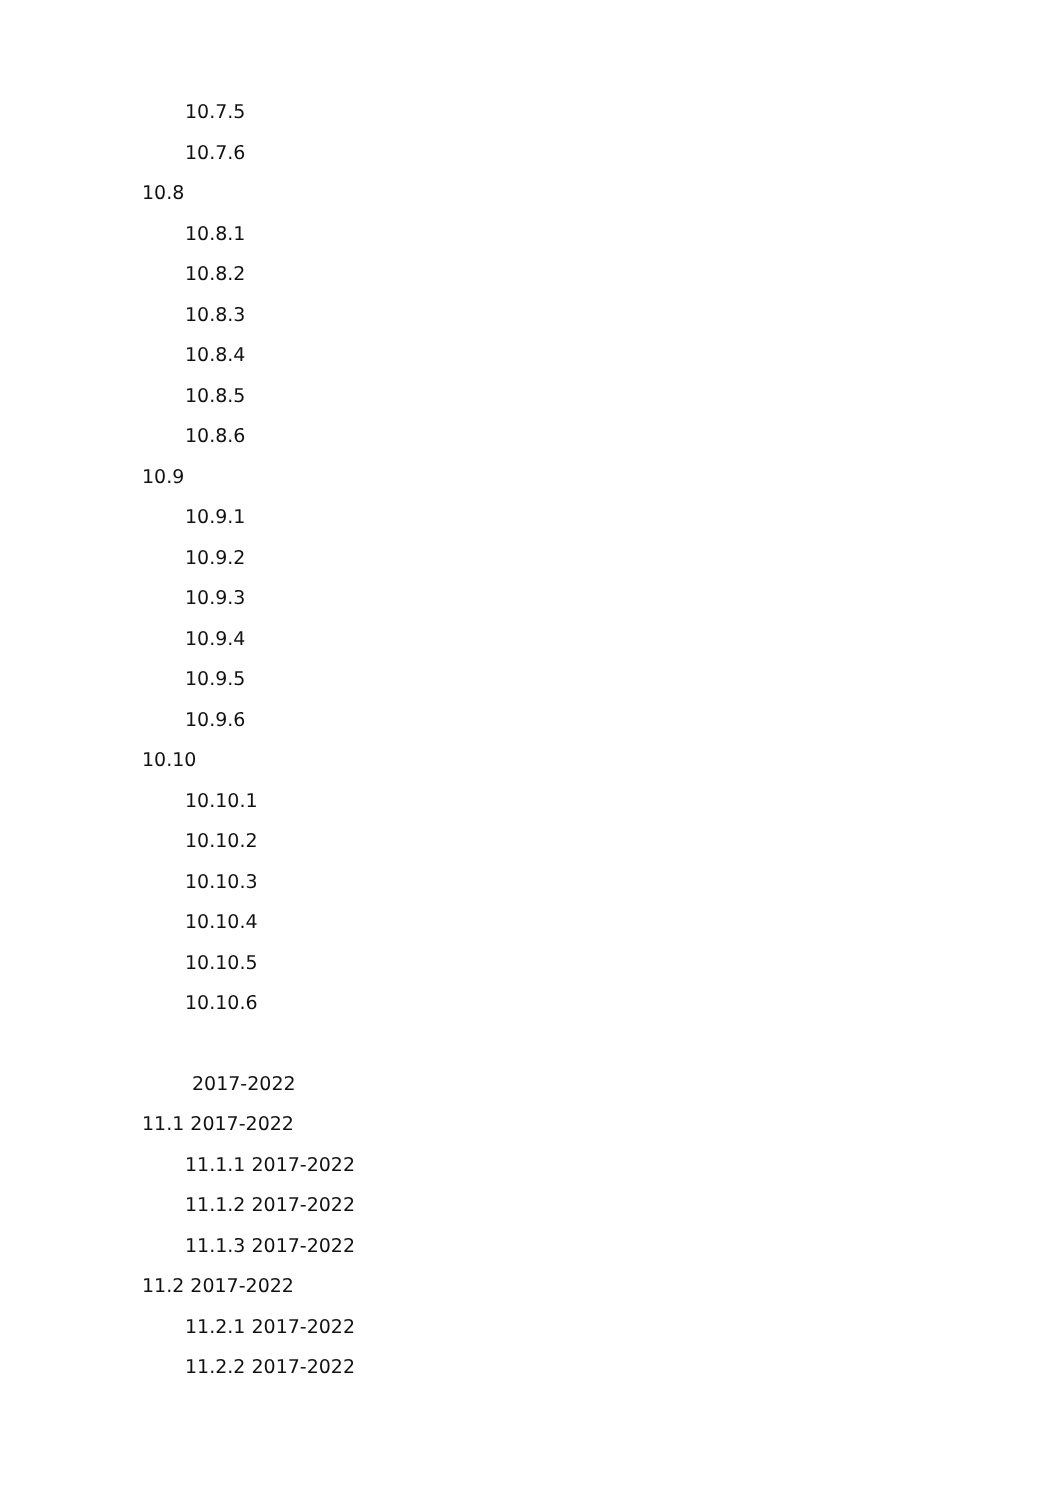10.7.5
10.7.6
10.8
10.8.1
10.8.2
10.8.3
10.8.4
10.8.5
10.8.6
10.9
10.9.1
10.9.2
10.9.3
10.9.4
10.9.5
10.9.6
10.10
10.10.1
10.10.2
10.10.3
10.10.4
10.10.5
10.10.6
2017-2022
11.1 2017-2022
11.1.1 2017-2022
11.1.2 2017-2022
11.1.3 2017-2022
11.2 2017-2022
11.2.1 2017-2022
11.2.2 2017-2022